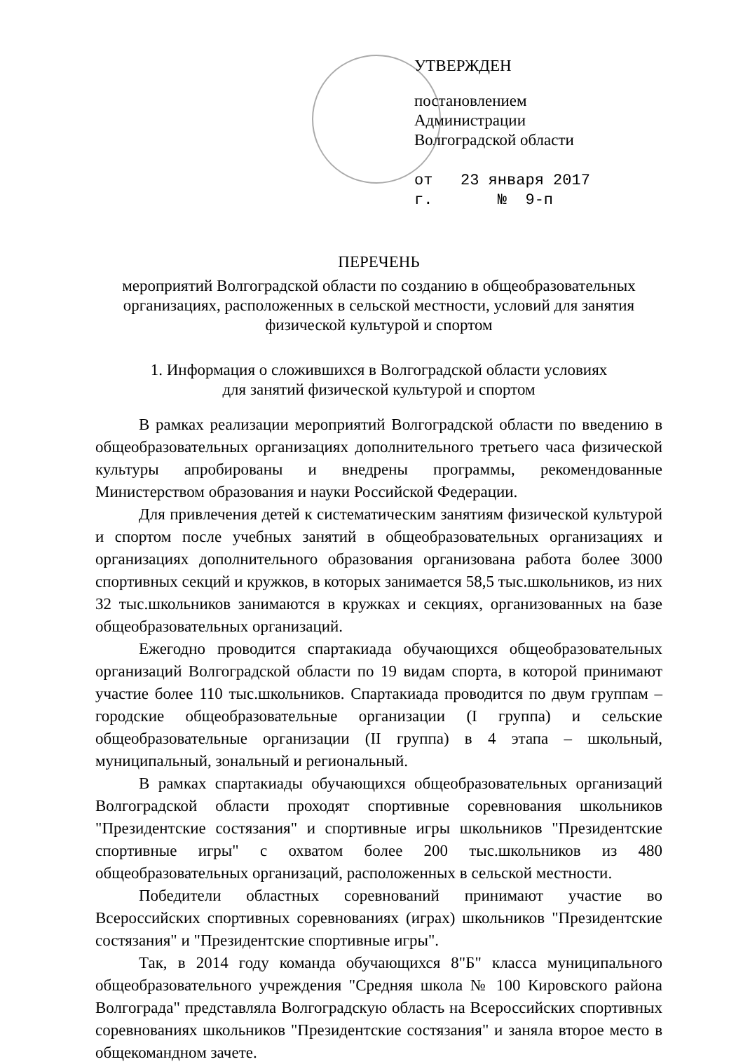УТВЕРЖДЕН
постановлением
Администрации
Волгоградской области
от 23 января 2017 г. № 9-п
ПЕРЕЧЕНЬ
мероприятий Волгоградской области по созданию в общеобразовательных организациях, расположенных в сельской местности, условий для занятия физической культурой и спортом
1. Информация о сложившихся в Волгоградской области условиях
для занятий физической культурой и спортом
В рамках реализации мероприятий Волгоградской области по введению в общеобразовательных организациях дополнительного третьего часа физической культуры апробированы и внедрены программы, рекомендованные Министерством образования и науки Российской Федерации.
Для привлечения детей к систематическим занятиям физической культурой и спортом после учебных занятий в общеобразовательных организациях и организациях дополнительного образования организована работа более 3000 спортивных секций и кружков, в которых занимается 58,5 тыс.школьников, из них 32 тыс.школьников занимаются в кружках и секциях, организованных на базе общеобразовательных организаций.
Ежегодно проводится спартакиада обучающихся общеобразовательных организаций Волгоградской области по 19 видам спорта, в которой принимают участие более 110 тыс.школьников. Спартакиада проводится по двум группам – городские общеобразовательные организации (I группа) и сельские общеобразовательные организации (II группа) в 4 этапа – школьный, муниципальный, зональный и региональный.
В рамках спартакиады обучающихся общеобразовательных организаций Волгоградской области проходят спортивные соревнования школьников "Президентские состязания" и спортивные игры школьников "Президентские спортивные игры" с охватом более 200 тыс.школьников из 480 общеобразовательных организаций, расположенных в сельской местности.
Победители областных соревнований принимают участие во Всероссийских спортивных соревнованиях (играх) школьников "Президентские состязания" и "Президентские спортивные игры".
Так, в 2014 году команда обучающихся 8"Б" класса муниципального общеобразовательного учреждения "Средняя школа № 100 Кировского района Волгограда" представляла Волгоградскую область на Всероссийских спортивных соревнованиях школьников "Президентские состязания" и заняла второе место в общекомандном зачете.